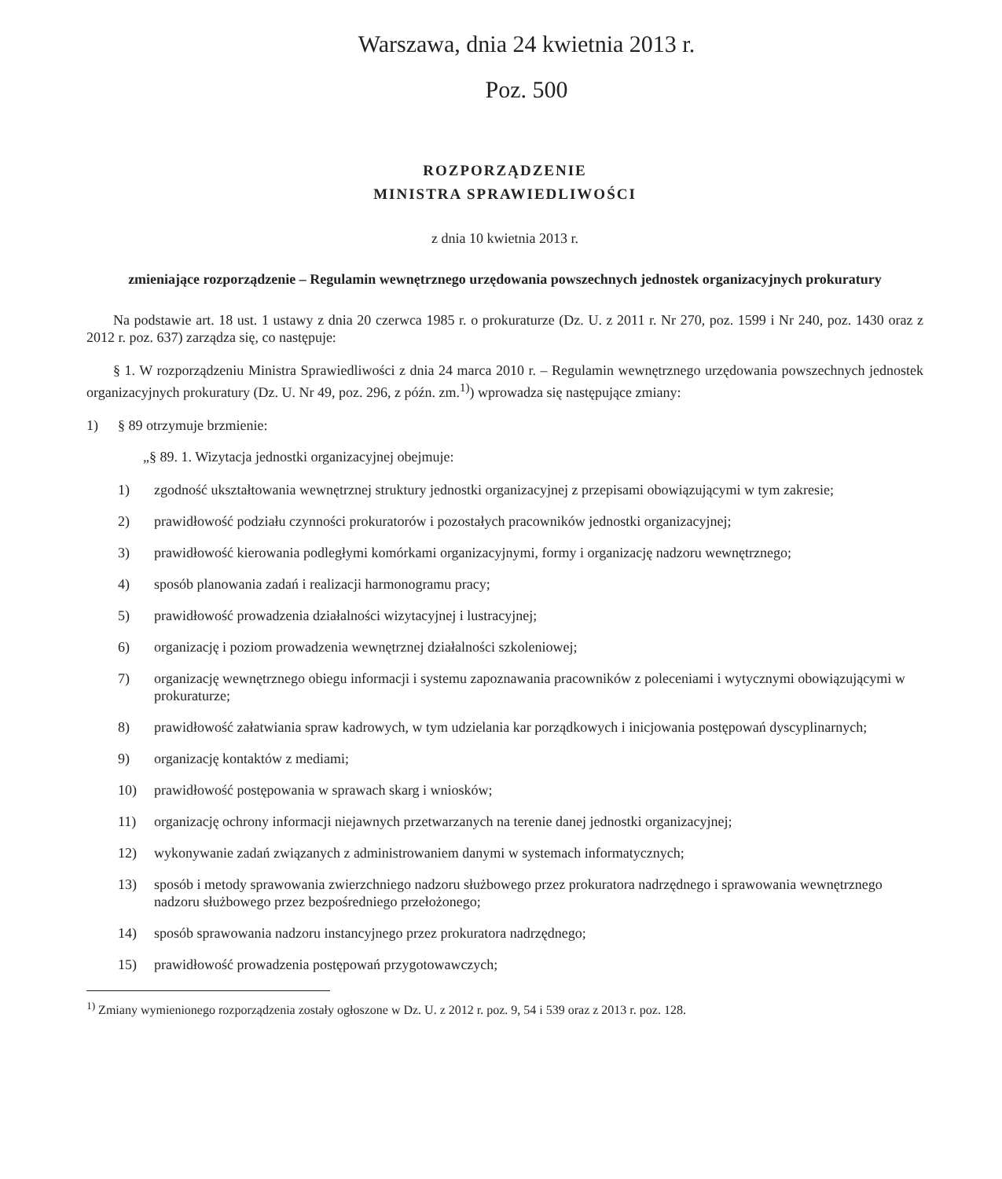Warszawa, dnia 24 kwietnia 2013 r.
Poz. 500
ROZPORZĄDZENIE
MINISTRA SPRAWIEDLIWOŚCI
z dnia 10 kwietnia 2013 r.
zmieniające rozporządzenie – Regulamin wewnętrznego urzędowania powszechnych jednostek organizacyjnych prokuratury
Na podstawie art. 18 ust. 1 ustawy z dnia 20 czerwca 1985 r. o prokuraturze (Dz. U. z 2011 r. Nr 270, poz. 1599 i Nr 240, poz. 1430 oraz z 2012 r. poz. 637) zarządza się, co następuje:
§ 1. W rozporządzeniu Ministra Sprawiedliwości z dnia 24 marca 2010 r. – Regulamin wewnętrznego urzędowania powszechnych jednostek organizacyjnych prokuratury (Dz. U. Nr 49, poz. 296, z późn. zm.<sup>1)</sup>) wprowadza się następujące zmiany:
1) § 89 otrzymuje brzmienie:
„§ 89. 1. Wizytacja jednostki organizacyjnej obejmuje:
1) zgodność ukształtowania wewnętrznej struktury jednostki organizacyjnej z przepisami obowiązującymi w tym zakresie;
2) prawidłowość podziału czynności prokuratorów i pozostałych pracowników jednostki organizacyjnej;
3) prawidłowość kierowania podległymi komórkami organizacyjnymi, formy i organizację nadzoru wewnętrznego;
4) sposób planowania zadań i realizacji harmonogramu pracy;
5) prawidłowość prowadzenia działalności wizytacyjnej i lustracyjnej;
6) organizację i poziom prowadzenia wewnętrznej działalności szkoleniowej;
7) organizację wewnętrznego obiegu informacji i systemu zapoznawania pracowników z poleceniami i wytycznymi obowiązującymi w prokuraturze;
8) prawidłowość załatwiania spraw kadrowych, w tym udzielania kar porządkowych i inicjowania postępowań dyscyplinarnych;
9) organizację kontaktów z mediami;
10) prawidłowość postępowania w sprawach skarg i wniosków;
11) organizację ochrony informacji niejawnych przetwarzanych na terenie danej jednostki organizacyjnej;
12) wykonywanie zadań związanych z administrowaniem danymi w systemach informatycznych;
13) sposób i metody sprawowania zwierzchniego nadzoru służbowego przez prokuratora nadrzędnego i sprawowania wewnętrznego nadzoru służbowego przez bezpośredniego przełożonego;
14) sposób sprawowania nadzoru instancyjnego przez prokuratora nadrzędnego;
15) prawidłowość prowadzenia postępowań przygotowawczych;
<sup>1)</sup> Zmiany wymienionego rozporządzenia zostały ogłoszone w Dz. U. z 2012 r. poz. 9, 54 i 539 oraz z 2013 r. poz. 128.